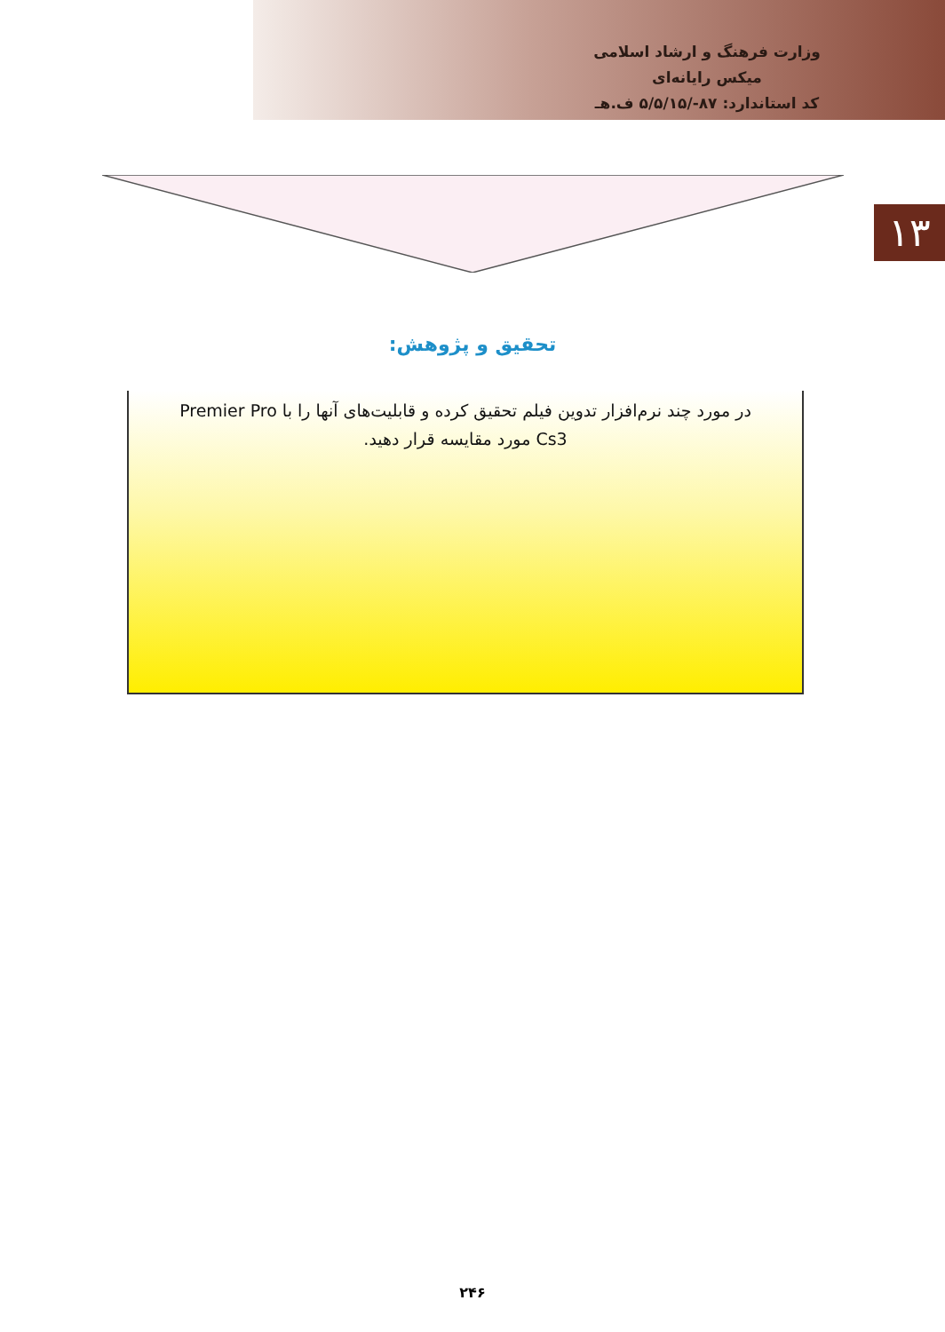وزارت فرهنگ و ارشاد اسلامی
میکس رایانه‌ای
کد استاندارد: ۸۷-/۵/۵/۱۵ ف.هـ
۱۳
تحقیق و پژوهش:
در مورد چند نرم‌افزار تدوین فیلم تحقیق کرده و قابلیت‌های آنها را با Premier Pro Cs3 مورد مقایسه قرار دهید.
۲۴۶